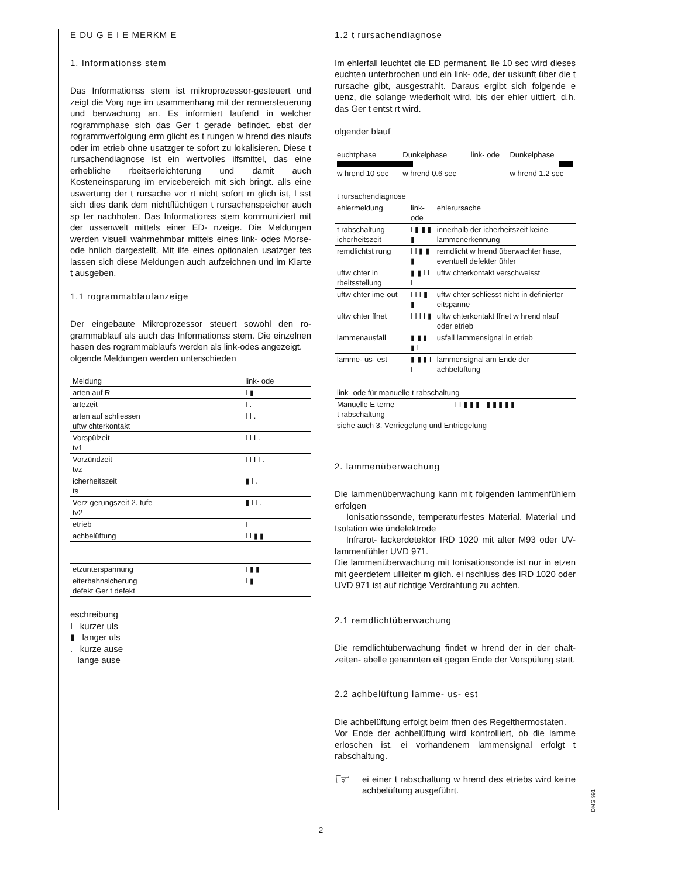E DU G E I E MERKM E
1. Informationss stem
Das Informationss stem ist mikroprozessor-gesteuert und zeigt die Vorg nge im usammenhang mit der renner­steuerung und berwachung an. Es informiert laufend in welcher rogrammphase sich das Ger t gerade befindet. ebst der rogrammverfolgung erm glicht es t rungen w hrend des nlaufs oder im etrieb ohne usatzger te sofort zu lokalisieren. Diese t rursachendiagnose ist ein wertvolles ilfsmittel, das eine erhebliche rbeitserleichte­rung und damit auch Kosteneinsparung im ervicebereich mit sich bringt. alls eine uswertung der t rursache vor rt nicht sofort m glich ist, l sst sich dies dank dem nicht­flüchtigen t rursachenspeicher auch sp ter nachholen. Das Informationss stem kommuniziert mit der ussenwelt mittels einer ED- nzeige. Die Meldungen werden visuell wahrnehmbar mittels eines link- odes Morse- ode hn­lich dargestellt. Mit ilfe eines optionalen usatzger tes lassen sich diese Meldungen auch aufzeichnen und im Klarte t ausgeben.
1.1 rogrammablaufanzeige
Der eingebaute Mikroprozessor steuert sowohl den ro­grammablauf als auch das Informationss stem. Die ein­zelnen hasen des rogrammablaufs werden als link-odes angezeigt.
olgende Meldungen werden unterschieden
| Meldung | link- ode |
| --- | --- |
| arten auf R | I ▮ |
| artezeit | I . |
| arten auf schliessen uftw chterkontakt | I I . |
| Vorspülzeit tv1 | I I I . |
| Vorzündzeit tvz | I I I I . |
| icherheitszeit ts | ▮ I . |
| Verz gerungszeit 2. tufe tv2 | ▮ I I . |
| etrieb | I |
| achbelüftung | I I ▮ ▮ |
| etzunterspannung | I ▮ ▮ |
| eiterbahnsicherung defekt Ger t defekt | I ▮ |
eschreibung
I kurzer uls
▮ langer uls
. kurze ause
lange ause
1.2 t rursachendiagnose
Im ehlerfall leuchtet die ED permanent. lle 10 sec wird dieses euchten unterbrochen und ein link- ode, der uskunft über die t rursache gibt, ausgestrahlt. Daraus ergibt sich folgende e uenz, die solange wiederholt wird, bis der ehler uittiert, d.h. das Ger t entst rt wird.
olgender blauf
| euchtphase | Dunkelphase | link- ode | Dunkelphase |
| w hrend 10 sec | w hrend 0.6 sec | | w hrend 1.2 sec |
| t rursachendiagnose | | |
| --- | --- | --- |
| ehlermeldung | link- ode | ehlerursache |
| t rabschaltung icherheitszeit | I ▮ ▮ ▮ ▮ | innerhalb der icherheitszeit keine lammenerkennung |
| remdlichtst rung | I I ▮ ▮ ▮ | remdlicht w hrend überwachter hase, eventuell defekter ühler |
| uftw chter in rbeitsstellung | ▮ ▮ I I I | uftw chterkontakt verschweisst |
| uftw chter ime-out | I I I ▮ ▮ | uftw chter schliesst nicht in definierter eitspanne |
| uftw chter ffnet | I I I I ▮ | uftw chterkontakt ffnet w hrend nlauf oder etrieb |
| lammenausfall | ▮ ▮ ▮ ▮ I | usfall lammensignal in etrieb |
| lamme- us- est | ▮ ▮ ▮ I I | lammensignal am Ende der achbelüftung |
| link- ode für manuelle t rabschaltung | |
| --- | --- |
| Manuelle E terne t rabschaltung | I I ▮ ▮ ▮ ▮ ▮ ▮ ▮ ▮ |
| siehe auch 3. Verriegelung und Entriegelung | |
2. lammenüberwachung
Die lammenüberwachung kann mit folgenden lammen­fühlern erfolgen
Ionisationssonde, temperaturfestes Material. Material und Isolation wie ündelektrode
Infrarot- lackerdetektor IRD 1020 mit alter M93 oder UV- lammenfühler UVD 971.
Die lammenüberwachung mit Ionisationsonde ist nur in etzen mit geerdetem ullleiter m glich. ei nschluss des IRD 1020 oder UVD 971 ist auf richtige Verdrahtung zu achten.
2.1 remdlichtüberwachung
Die remdlichtüberwachung findet w hrend der in der chalt­zeiten- abelle genannten eit gegen Ende der Vorspülung statt.
2.2 achbelüftung lamme- us- est
Die achbelüftung erfolgt beim ffnen des Regelthermo­staten.
Vor Ende der achbelüftung wird kontrolliert, ob die lam­me erloschen ist. ei vorhandenem lammensignal erfolgt t rabschaltung.
☞
ei einer t rabschaltung w hrend des e­triebs wird keine achbelüftung ausgeführt.
DMG 991
2